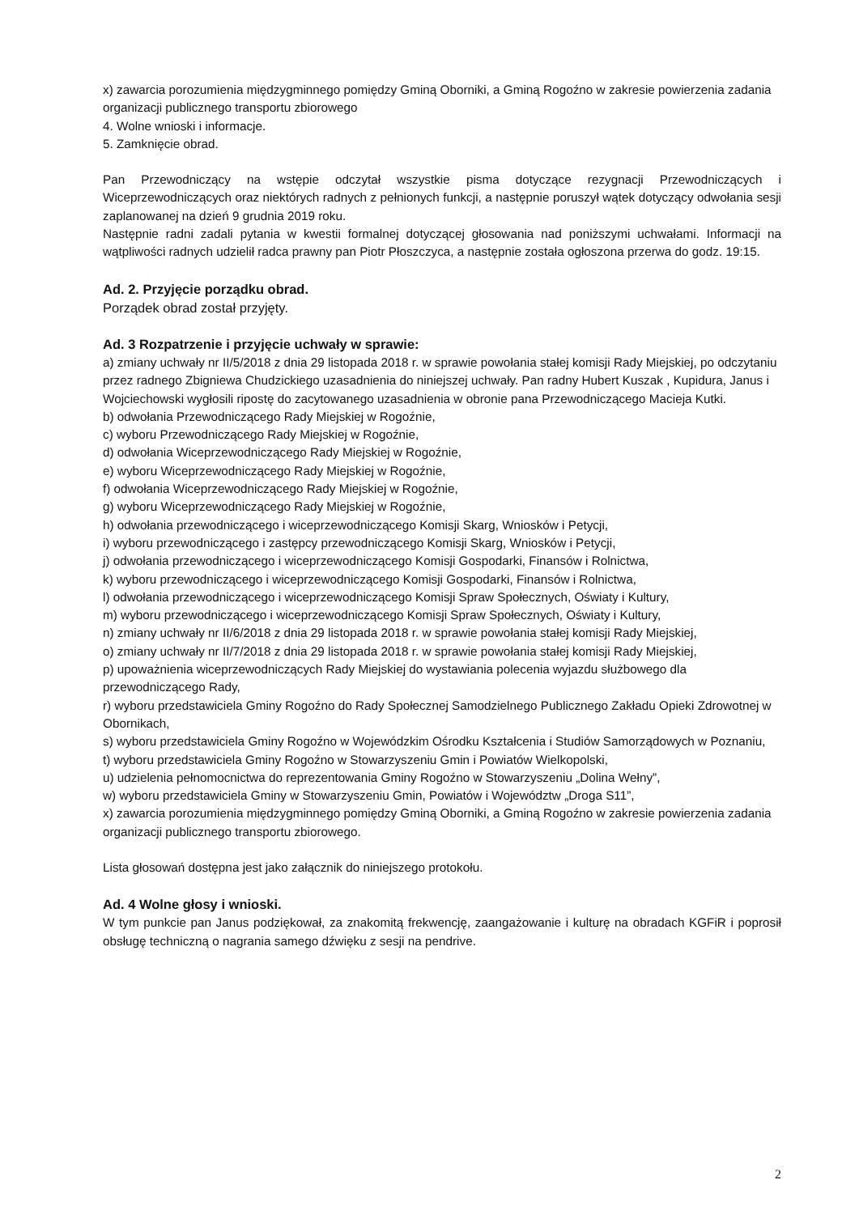x) zawarcia porozumienia międzygminnego pomiędzy Gminą Oborniki, a Gminą Rogoźno w zakresie powierzenia zadania organizacji publicznego transportu zbiorowego
4. Wolne wnioski i informacje.
5. Zamknięcie obrad.
Pan Przewodniczący na wstępie odczytał wszystkie pisma dotyczące rezygnacji Przewodniczących i Wiceprzewodniczących oraz niektórych radnych z pełnionych funkcji, a następnie poruszył wątek dotyczący odwołania sesji zaplanowanej na dzień 9 grudnia 2019 roku.
Następnie radni zadali pytania w kwestii formalnej dotyczącej głosowania nad poniższymi uchwałami. Informacji na wątpliwości radnych udzielił radca prawny pan Piotr Płoszczyca, a następnie została ogłoszona przerwa do godz. 19:15.
Ad. 2. Przyjęcie porządku obrad.
Porządek obrad został przyjęty.
Ad. 3 Rozpatrzenie i przyjęcie uchwały w sprawie:
a) zmiany uchwały nr II/5/2018 z dnia 29 listopada 2018 r. w sprawie powołania stałej komisji Rady Miejskiej, po odczytaniu przez radnego Zbigniewa Chudzickiego uzasadnienia do niniejszej uchwały. Pan radny Hubert Kuszak , Kupidura, Janus i Wojciechowski wygłosili ripostę do zacytowanego uzasadnienia w obronie pana Przewodniczącego Macieja Kutki.
b) odwołania Przewodniczącego Rady Miejskiej w Rogoźnie,
c) wyboru Przewodniczącego Rady Miejskiej w Rogoźnie,
d) odwołania Wiceprzewodniczącego Rady Miejskiej w Rogoźnie,
e) wyboru Wiceprzewodniczącego Rady Miejskiej w Rogoźnie,
f) odwołania Wiceprzewodniczącego Rady Miejskiej w Rogoźnie,
g) wyboru Wiceprzewodniczącego Rady Miejskiej w Rogoźnie,
h) odwołania przewodniczącego i wiceprzewodniczącego Komisji Skarg, Wniosków i Petycji,
i) wyboru przewodniczącego i zastępcy przewodniczącego Komisji Skarg, Wniosków i Petycji,
j) odwołania przewodniczącego i wiceprzewodniczącego Komisji Gospodarki, Finansów i Rolnictwa,
k) wyboru przewodniczącego i wiceprzewodniczącego Komisji Gospodarki, Finansów i Rolnictwa,
l) odwołania przewodniczącego i wiceprzewodniczącego Komisji Spraw Społecznych, Oświaty i Kultury,
m) wyboru przewodniczącego i wiceprzewodniczącego Komisji Spraw Społecznych, Oświaty i Kultury,
n) zmiany uchwały nr II/6/2018 z dnia 29 listopada 2018 r. w sprawie powołania stałej komisji Rady Miejskiej,
o) zmiany uchwały nr II/7/2018 z dnia 29 listopada 2018 r. w sprawie powołania stałej komisji Rady Miejskiej,
p) upoważnienia wiceprzewodniczących Rady Miejskiej do wystawiania polecenia wyjazdu służbowego dla przewodniczącego Rady,
r) wyboru przedstawiciela Gminy Rogoźno do Rady Społecznej Samodzielnego Publicznego Zakładu Opieki Zdrowotnej w Obornikach,
s) wyboru przedstawiciela Gminy Rogoźno w Wojewódzkim Ośrodku Kształcenia i Studiów Samorządowych w Poznaniu,
t) wyboru przedstawiciela Gminy Rogoźno w Stowarzyszeniu Gmin i Powiatów Wielkopolski,
u) udzielenia pełnomocnictwa do reprezentowania Gminy Rogoźno w Stowarzyszeniu „Dolina Wełny”,
w) wyboru przedstawiciela Gminy w Stowarzyszeniu Gmin, Powiatów i Województw „Droga S11”,
x) zawarcia porozumienia międzygminnego pomiędzy Gminą Oborniki, a Gminą Rogoźno w zakresie powierzenia zadania organizacji publicznego transportu zbiorowego.
Lista głosowań dostępna jest jako załącznik do niniejszego protokołu.
Ad. 4 Wolne głosy i wnioski.
W tym punkcie pan Janus podziękował, za znakomitą frekwencję, zaangażowanie i kulturę na obradach KGFiR i poprosił obsługę techniczną o nagrania samego dźwięku z sesji na pendrive.
2